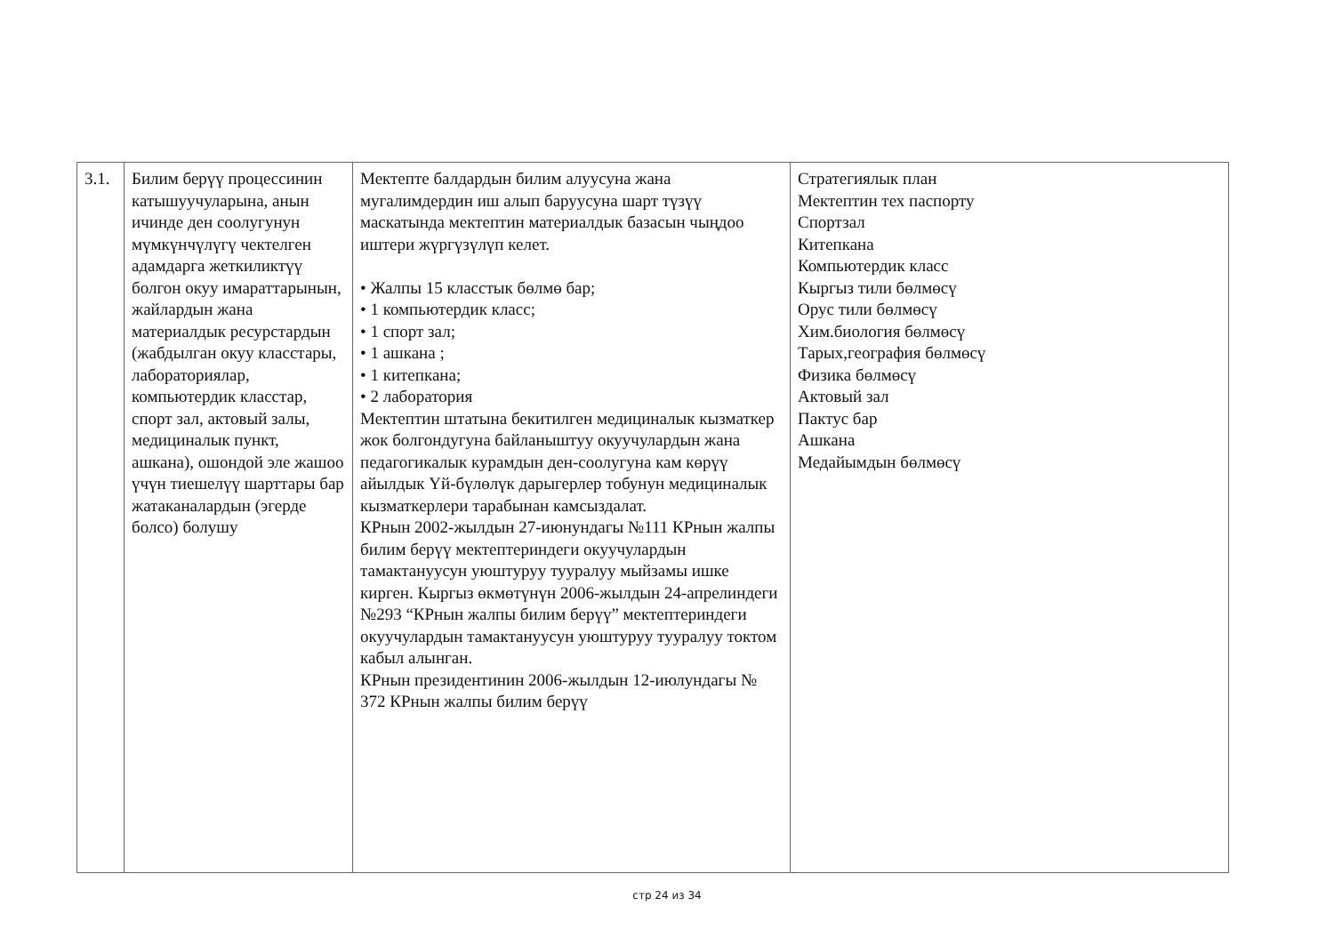| 3.1. | Билим берүү процессинин катышуучуларына, анын ичинде ден соолугунун мүмкүнчүлүгү чектелген адамдарга жеткиликтүү болгон окуу имараттарынын, жайлардын жана материалдык ресурстардын (жабдылган окуу класстары, лабораториялар, компьютердик класстар, спорт зал, актовый залы, медициналык пункт, ашкана), ошондой эле жашоо үчүн тиешелүү шарттары бар жатаканалардын (эгерде болсо) болушу | Мектепте балдардын билим алуусуна жана мугалимдердин иш алып баруусуна шарт түзүү маскатында мектептин материалдык базасын чыңдоо иштери жүргүзүлүп келет. • Жалпы 15 класстык бөлмө бар; • 1 компьютердик класс; • 1 спорт зал; • 1 ашкана ; • 1 китепкана; • 2 лаборатория Мектептин штатына бекитилген медициналык кызматкер жок болгондугуна байланыштуу окуучулардын жана педагогикалык курамдын ден-соолугуна кам көрүү айылдык Үй-бүлөлүк дарыгерлер тобунун медициналык кызматкерлери тарабынан камсыздалат. КРнын 2002-жылдын 27-июнундагы №111 КРнын жалпы билим берүү мектептериндеги окуучулардын тамактануусун уюштуруу тууралуу мыйзамы ишке кирген. Кыргыз өкмөтүнүн 2006-жылдын 24-апрелиндеги №293 “КРнын жалпы билим берүү” мектептериндеги окуучулардын тамактануусун уюштуруу тууралуу токтом кабыл алынган. КРнын президентинин 2006-жылдын 12-июлундагы № 372 КРнын жалпы билим берүү | Стратегиялык план Мектептин тех паспорту Спортзал Китепкана Компьютердик класс Кыргыз тили бөлмөсү Орус тили бөлмөсү Хим.биология бөлмөсү Тарых,география бөлмөсү Физика бөлмөсү Актовый зал Пактус бар Ашкана Медайымдын бөлмөсү |
стр 24 из 34